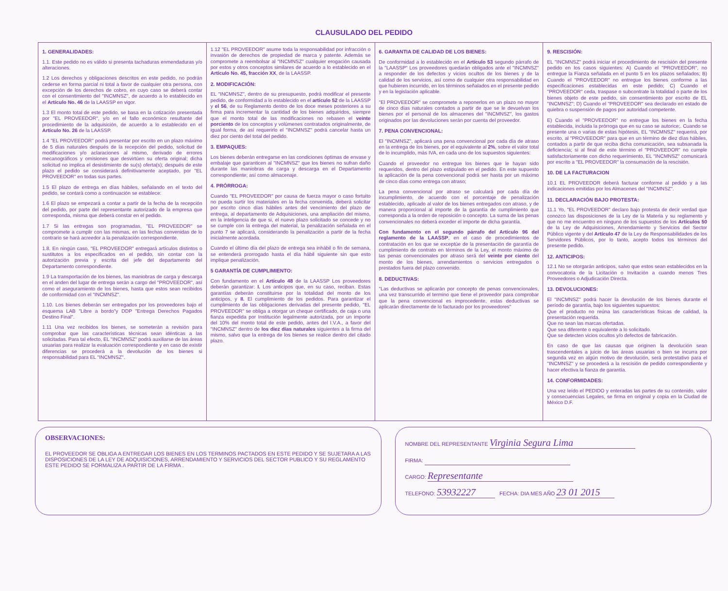CLAUSULADO DEL PEDIDO
1. GENERALIDADES:
1.1. Este pedido no es válido si presenta tachaduras enmendaduras y/o alteraciones.
1.2 Los derechos y obligaciones descritos en este pedido, no podrán cederse en forma parcial ni total a favor de cualquier otra persona, con excepción de los derechos de cobro, en cuyo caso se deberá contar con el consentimiento del "INCMNSZ", de acuerdo a lo establecido en el Artículo No. 46 de la LAASSP en vigor.
1.3 El monto total de este pedido, se basa en la cotización presentada por "EL PROVEEDOR", y/o en el fallo económico resultante del procedimiento de la adquisición, de acuerdo a lo establecido en el Artículo No. 26 de la LAASSP.
1.4 "EL PROVEEDOR" podrá presentar por escrito en un plazo máximo de 5 días naturales después de la recepción del pedido, solicitud de modificaciones y/o aclaraciones al mismo, derivado de errores mecanográficos y omisiones que desvirtúen su oferta original; dicha solicitud no implica el desistimiento de su(s) oferta(s); después de este plazo el pedido se considerará definitivamente aceptado, por "EL PROVEEDOR" en todas sus partes.
1.5 El plazo de entrega en días hábiles, señalando en el texto del pedido, se contará como a continuación se establece:
1.6 El plazo se empezará a contar a partir de la fecha de la recepción del pedido, por parte del representante autorizado de la empresa que corresponda, misma que deberá constar en el pedido.
1.7 Si las entregas son programadas, "EL PROVEEDOR" se compromete a cumplir con las mismas, en las fechas convenidas de lo contrario se hará acreedor a la penalización correspondiente.
1.8. En ningún caso, "EL PROVEEDOR" entregará artículos distintos o sustitutos a los especificados en el pedido, sin contar con la autorización previa y escrita del jefe del departamento del Departamento correspondiente.
1.9 La transportación de los bienes, las maniobras de carga y descarga en el anden del lugar de entrega serán a cargo del "PROVEEDOR", así como el aseguramiento de los bienes, hasta que estos sean recibidos de conformidad con el "INCMNSZ".
1.10. Los bienes deberán ser entregados por los proveedores bajo el esquema LAB "Libre a bordo"y DDP "Entrega Derechos Pagados Destino Final".
1.11 Una vez recibidos los bienes, se someterán a revisión para comprobar que las características técnicas sean idénticas a las solicitadas. Para tal efecto, EL "INCMNSZ" podrá auxiliarse de las áreas usuarias para realizar la evaluación correspondiente y en caso de existir diferencias se procederá a la devolución de los bienes si responsabilidad para EL "INCMNSZ".
1.12 "EL PROVEEDOR" asume toda la responsabilidad por infracción o invasión de derechos de propiedad de marca y patente. Además se compromete a reembolsar al "INCMNSZ" cualquier erogación causada por estos y otros conceptos similares de acuerdo a lo establecido en el Artículo No. 45, fracción XX, de la LAASSP.
2. MODIFICACIÓN:
EL "INCMNSZ", dentro de su presupuesto, podrá modificar el presente pedido, de conformidad a lo establecido en el artículo 52 de la LAASSP y el 56, de su Reglamento dentro de los doce meses posteriores a su firma para incrementar la cantidad de los bienes adquiridos, siempre que el monto total de las modificaciones no rebasen el veinte porciento de los conceptos y volúmenes contratados originalmente, de igual forma, de así requerirlo el "INCMNSZ" podrá cancelar hasta un diez por ciento del total del pedido.
3. EMPAQUES:
Los bienes deberán entregarse en las condiciones óptimas de envase y embalaje que garanticen al "INCMNSZ" que los bienes no sufran daño durante las maniobras de carga y descarga en el Departamento correspondiente; así como almacenaje.
4. PRÓRROGA:
Cuando "EL PROVEEDOR" por causa de fuerza mayor o caso fortuito no pueda surtir los materiales en la fecha convenida, deberá solicitar por escrito cinco días hábiles antes del vencimiento del plazo de entrega, al departamento de Adquisiciones, una ampliación del mismo, en la inteligencia de que si, el nuevo plazo solicitado se concede y no se cumple con la entrega del material, la penalización señalada en el punto 7 se aplicará, considerando la penalización a partir de la fecha inicialmente acordada.
Cuando el último día del plazo de entrega sea inhábil o fin de semana, se entenderá prorrogado hasta el día hábil siguiente sin que esto implique penalización.
5 GARANTÍA DE CUMPLIMIENTO:
Con fundamento en el Artículo 48 de la LAASSP Los proveedores deberán garantizar: I. Los anticipos que, en su caso, reciban. Estas garantías deberán constituirse por la totalidad del monto de los anticipos, y II. El cumplimiento de los pedidos. Para garantizar el cumplimiento de las obligaciones derivadas del presente pedido, "EL PROVEEDOR" se obliga a otorgar un cheque certificado, de caja o una fianza expedida por Institución legalmente autorizada, por un importe del 10% del monto total de este pedido, antes del I.V.A., a favor del "INCMNSZ" dentro de los diez días naturales siguientes a la firma del mismo, salvo que la entrega de los bienes se realice dentro del citado plazo.
6. GARANTIA DE CALIDAD DE LOS BIENES:
De conformidad a lo establecido en el Artículo 53 segundo párrafo de la "LAASSP" Los proveedores quedarán obligados ante el "INCMNSZ" a responder de los defectos y vicios ocultos de los bienes y de la calidad de los servicios, así como de cualquier otra responsabilidad en que hubieren incurrido, en los términos señalados en el presente pedido y en la legislación aplicable.
"El PROVEEDOR" se compromete a reponerlos en un plazo no mayor de cinco días naturales contados a partir de que se le devuelvan los bienes por el personal de los almacenes del "INCMNSZ", los gastos originados por las devoluciones serán por cuenta del proveedor.
7. PENA CONVENCIONAL:
El "INCMNSZ", aplicará una pena convencional por cada día de atraso en la entrega de los bienes, por el equivalente al 2%, sobre el valor total de lo incumplido, más IVA, en cada uno de los supuestos siguientes:
Cuando el proveedor no entregue los bienes que le hayan sido requeridos, dentro del plazo estipulado en el pedido. En este supuesto la aplicación de la pena convencional podrá ser hasta por un máximo de cinco días como entrega con atraso;
La pena convencional por atraso se calculará por cada día de incumplimiento, de acuerdo con el porcentaje de penalización establecido, aplicado al valor de los bienes entregados con atraso, y de manera proporcional al importe de la garantía de cumplimiento que corresponda a la orden de reposición o concepto. La suma de las penas convencionales no deberá exceder el importe de dicha garantía.
Con fundamento en el segundo párrafo del Artículo 96 del reglamento de la LAASSP, en el caso de procedimientos de contratación en los que se exceptúe de la presentación de garantía de cumplimiento de contrato en términos de la Ley, el monto máximo de las penas convencionales por atraso será del veinte por ciento del monto de los bienes, arrendamientos o servicios entregados o prestados fuera del plazo convenido.
8. DEDUCTIVAS:
"Las deductivas se aplicarán por concepto de penas convencionales, una vez transcurrido el termino que tiene el proveedor para comprobar que la pena convencional es improcedente, estas deductivas se aplicarán directamente de lo facturado por los proveedores"
9. RESCISIÓN:
EL "INCMNSZ" podrá iniciar el procedimiento de rescisión del presente pedido en los casos siguientes: A) Cuando el "PROVEEDOR", no entregue la Fianza señalada en el punto 5 en los plazos señalados; B) Cuando el "PROVEEDOR" no entregue los bienes conforme a las especificaciones establecidas en este pedido; C) Cuando el "PROVEEDOR" ceda, traspase o subcontrate la totalidad o parte de los bienes objeto de este pedido, sin consentimiento por escrito de EL "INCMNSZ"; D) Cuando el "PROVEEDOR" sea declarado en estado de quiebra o suspensión de pagos por autoridad competente.
E) Cuando el "PROVEEDOR" no entregue los bienes en la fecha establecida, incluida la prórroga que en su caso se autorice;. Cuando se presente una o varias de estas hipótesis, EL "INCMNSZ" requerirá, por escrito, al "PROVEEDOR" para que en un término de diez días hábiles, contados a partir de que reciba dicha comunicación, sea subsanada la deficiencia; si al final de este término el "PROVEEDOR" no cumple satisfactoriamente con dicho requerimiento, EL "INCMNSZ" comunicará por escrito a "EL PROVEEDOR" la consumación de la rescisión.
10. DE LA FACTURACION
10.1 EL PROVEEDOR deberá facturar conforme al pedido y a las indicaciones emitidas por los Almacenes del "INCMNSZ".
11. DECLARACIÓN BAJO PROTESTA:
11.1 Yo, "EL PROVEEDOR" declaro bajo protesta de decir verdad que conozco las disposiciones de la Ley de la Materia y su reglamento y que no me encuentro en ninguno de los supuestos de los Artículos 50 de la Ley de Adquisiciones, Arrendamiento y Servicios del Sector Público vigente y del Artículo 47 de la Ley de Responsabilidades de los Servidores Públicos, por lo tanto, acepto todos los términos del presente pedido.
12. ANTICIPOS:
12.1 No se otorgarán anticipos, salvo que estos sean establecidos en la convocatoria de la Licitación o Invitación a cuando menos Tres Proveedores o Adjudicación Directa.
13. DEVOLUCIONES:
El "INCMNSZ" podrá hacer la devolución de los bienes durante el período de garantía, bajo los siguientes supuestos:
Que el producto no reúna las características físicas de calidad, la presentación requerida.
Que no sean las marcas ofertadas.
Que sea diferente o equivalente a lo solicitado.
Que se detecten vicios ocultos y/o defectos de fabricación.
En caso de que las causas que originen la devolución sean trascendentales a juicio de las áreas usuarias o bien se incurra por segunda vez en algún motivo de devolución, será protestativo para el "INCMNSZ" y se procederá a la rescisión de pedido correspondiente y hacer efectiva la fianza de garantía.
14. CONFORMIDADES:
Una vez leído el PEDIDO y enteradas las partes de su contenido, valor y consecuencias Legales, se firma en original y copia en la Ciudad de México D.F.
OBSERVACIONES:
EL PROVEEDOR SE OBLIGA A ENTREGAR LOS BIENES EN LOS TERMINOS PACTADOS EN ESTE PEDIDO Y SE SUJETARA A LAS DISPOSICIONES DE LA LEY DE ADQUISICIONES, ARRENDAMIENTO Y SERVICIOS DEL SECTOR PUBLICO Y SU REGLAMENTO ESTE PEDIDO SE FORMALIZA A PARTIR DE LA FIRMA .
NOMBRE DEL REPRESENTANTE Virginia Segura Lima
FIRMA:
CARGO: Representante
TELEFONO: 53932227 FECHA: DIA MES AÑO 23 01 2015